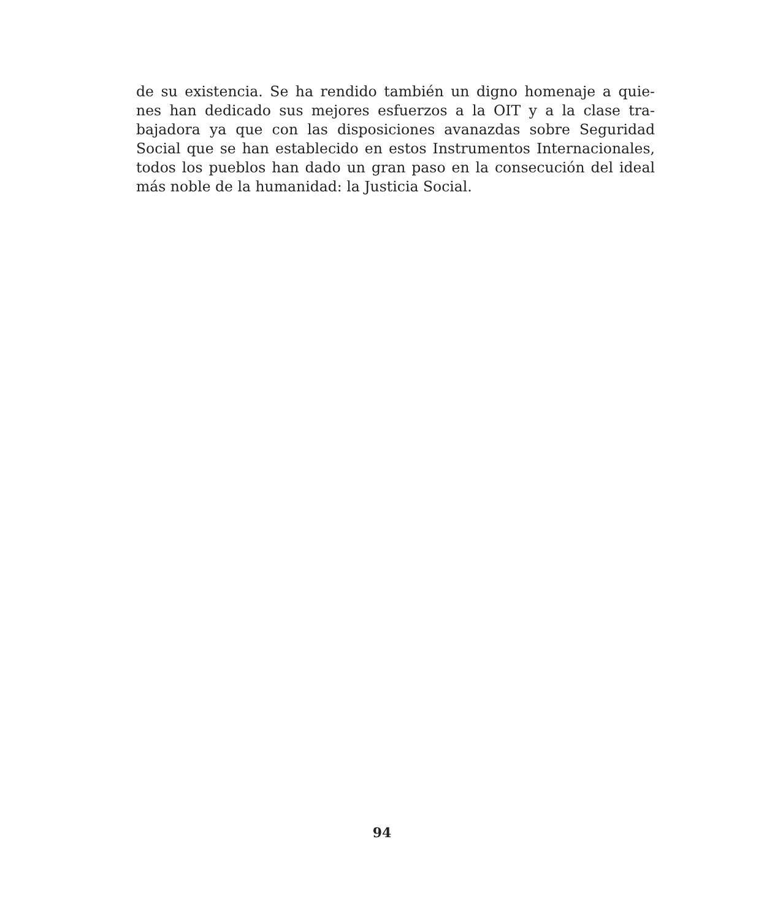de su existencia. Se ha rendido también un digno homenaje a quie-
nes han dedicado sus mejores esfuerzos a la OIT y a la clase tra-
bajadora ya que con las disposiciones avanazdas sobre Seguridad
Social que se han establecido en estos Instrumentos Internacionales,
todos los pueblos han dado un gran paso en la consecución del ideal
más noble de la humanidad: la Justicia Social.
94